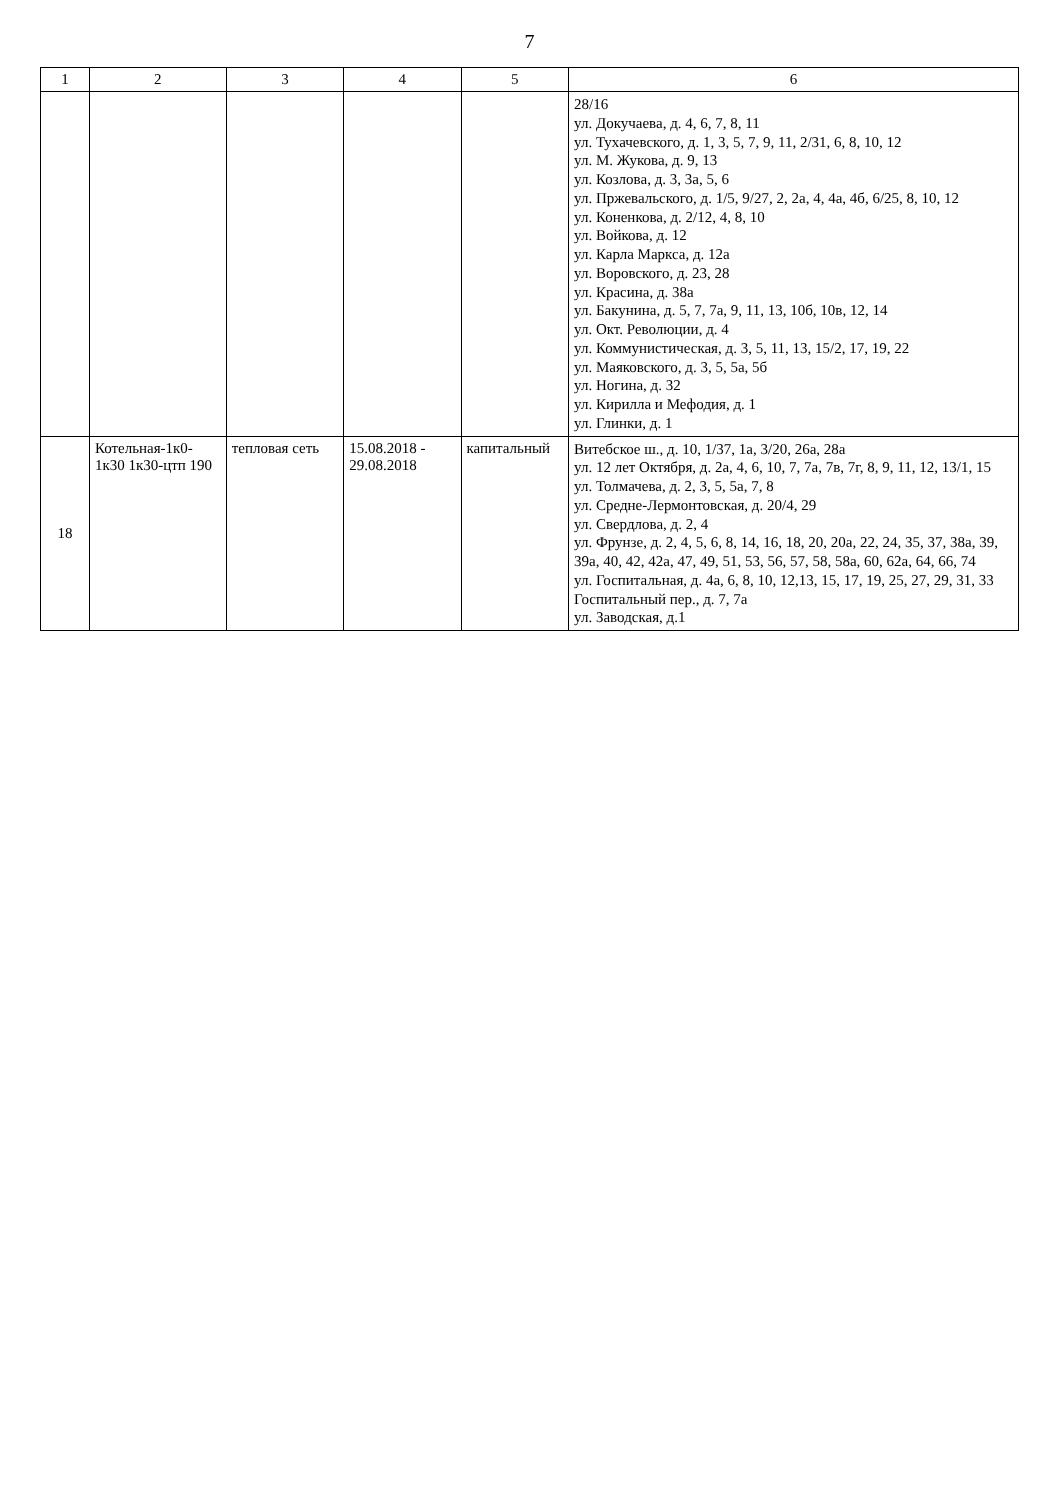7
| 1 | 2 | 3 | 4 | 5 | 6 |
| --- | --- | --- | --- | --- | --- |
| | | | | | 28/16 ул. Докучаева, д. 4, 6, 7, 8, 11 ул. Тухачевского, д. 1, 3, 5, 7, 9, 11, 2/31, 6, 8, 10, 12 ул. М. Жукова, д. 9, 13 ул. Козлова, д. 3, 3а, 5, 6 ул. Пржевальского, д. 1/5, 9/27, 2, 2а, 4, 4а, 4б, 6/25, 8, 10, 12 ул. Коненкова, д. 2/12, 4, 8, 10 ул. Войкова, д. 12 ул. Карла Маркса, д. 12а ул. Воровского, д. 23, 28 ул. Красина, д. 38а ул. Бакунина, д. 5, 7, 7а, 9, 11, 13, 10б, 10в, 12, 14 ул. Окт. Революции, д. 4 ул. Коммунистическая, д. 3, 5, 11, 13, 15/2, 17, 19, 22 ул. Маяковского, д. 3, 5, 5а, 5б ул. Ногина, д. 32 ул. Кирилла и Мефодия, д. 1 ул. Глинки, д. 1 |
| 18 | Котельная-1к0-1к30 1к30-цтп 190 | тепловая сеть | 15.08.2018 - 29.08.2018 | капитальный | Витебское ш., д. 10, 1/37, 1а, 3/20, 26а, 28а ул. 12 лет Октября, д. 2а, 4, 6, 10, 7, 7а, 7в, 7г, 8, 9, 11, 12, 13/1, 15 ул. Толмачева, д. 2, 3, 5, 5а, 7, 8 ул. Средне-Лермонтовская, д. 20/4, 29 ул. Свердлова, д. 2, 4 ул. Фрунзе, д. 2, 4, 5, 6, 8, 14, 16, 18, 20, 20а, 22, 24, 35, 37, 38а, 39, 39а, 40, 42, 42а, 47, 49, 51, 53, 56, 57, 58, 58а, 60, 62а, 64, 66, 74 ул. Госпитальная, д. 4а, 6, 8, 10, 12,13, 15, 17, 19, 25, 27, 29, 31, 33 Госпитальный пер., д. 7, 7а ул. Заводская, д.1 |